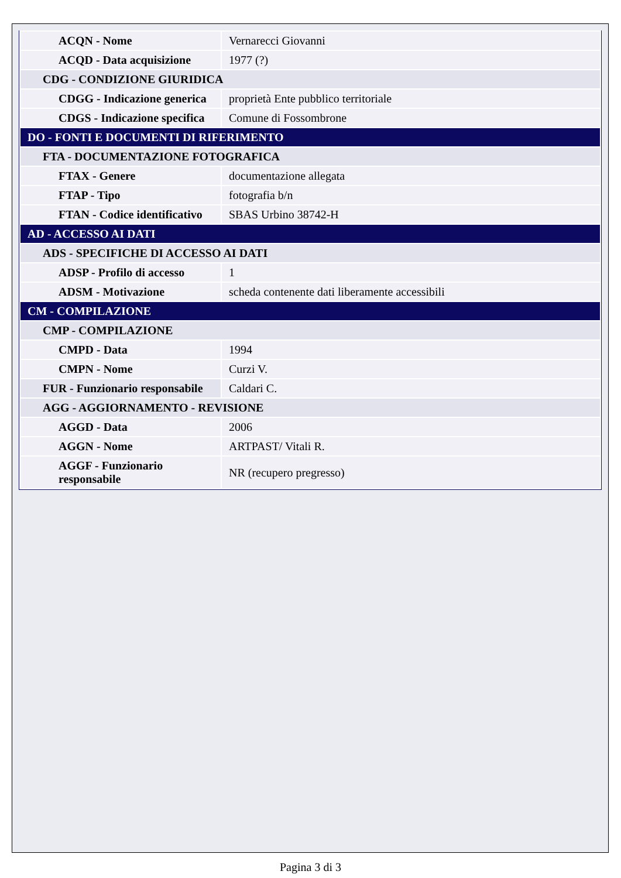| ACQN - Nome | Vernarecci Giovanni |
| ACQD - Data acquisizione | 1977 (?) |
| CDG - CONDIZIONE GIURIDICA | |
| CDGG - Indicazione generica | proprietà Ente pubblico territoriale |
| CDGS - Indicazione specifica | Comune di Fossombrone |
| DO - FONTI E DOCUMENTI DI RIFERIMENTO | |
| FTA - DOCUMENTAZIONE FOTOGRAFICA | |
| FTAX - Genere | documentazione allegata |
| FTAP - Tipo | fotografia b/n |
| FTAN - Codice identificativo | SBAS Urbino 38742-H |
| AD - ACCESSO AI DATI | |
| ADS - SPECIFICHE DI ACCESSO AI DATI | |
| ADSP - Profilo di accesso | 1 |
| ADSM - Motivazione | scheda contenente dati liberamente accessibili |
| CM - COMPILAZIONE | |
| CMP - COMPILAZIONE | |
| CMPD - Data | 1994 |
| CMPN - Nome | Curzi V. |
| FUR - Funzionario responsabile | Caldari C. |
| AGG - AGGIORNAMENTO - REVISIONE | |
| AGGD - Data | 2006 |
| AGGN - Nome | ARTPAST/ Vitali R. |
| AGGF - Funzionario responsabile | NR (recupero pregresso) |
Pagina 3 di 3